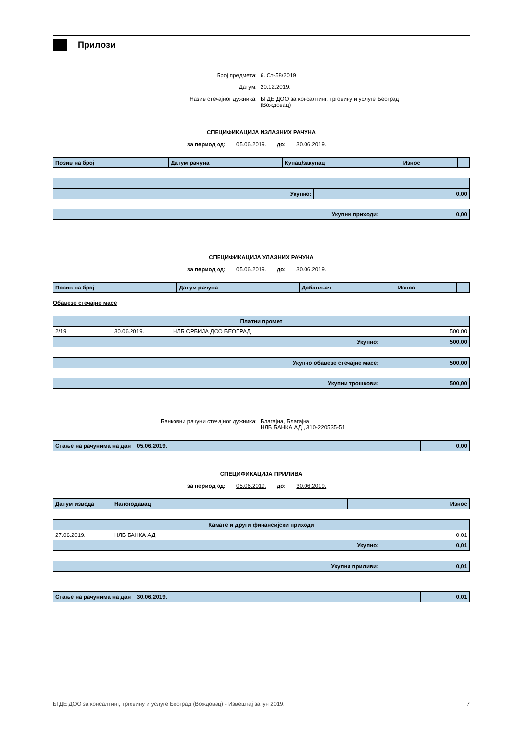Прилози
Број предмета:
6. Ст-58/2019
Датум:
20.12.2019.
Назив стечајног дужника:
БГДЕ ДОО за консалтинг, трговину и услуге Београд (Вождовац)
СПЕЦИФИКАЦИЈА ИЗЛАЗНИХ РАЧУНА
за период од: 05.06.2019. до: 30.06.2019.
| Позив на број | Датум рачуна | Купац/закупац | Износ | |
| --- | --- | --- | --- | --- |
| Укупно: | 0,00 |
| Укупни приходи: | 0,00 |
СПЕЦИФИКАЦИЈА УЛАЗНИХ РАЧУНА
за период од: 05.06.2019. до: 30.06.2019.
| Позив на број | Датум рачуна | Добављач | Износ | |
| --- | --- | --- | --- | --- |
Обавезе стечајне масе
| Платни промет | | | |
| 2/19 | 30.06.2019. | НЛБ СРБИЈА ДОО БЕОГРАД | 500,00 |
| Укупно: | | | 500,00 |
| Укупно обавезе стечајне масе: | 500,00 |
| Укупни трошкови: | 500,00 |
Банковни рачуни стечајног дужника:
Благајна, Благајна
НЛБ БАНКА АД , 310-220535-51
| Стање на рачунима на дан 05.06.2019. | 0,00 |
СПЕЦИФИКАЦИЈА ПРИЛИВА
за период од: 05.06.2019. до: 30.06.2019.
| Датум извода | Налогодавац | Износ |
| --- | --- | --- |
| Камате и други финансијски приходи | | |
| 27.06.2019. | НЛБ БАНКА АД | 0,01 |
| Укупно: | | 0,01 |
| Укупни приливи: | 0,01 |
| Стање на рачунима на дан 30.06.2019. | 0,01 |
БГДЕ ДОО за консалтинг, трговину и услуге Београд (Вождовац) - Извештај за јун 2019. 7